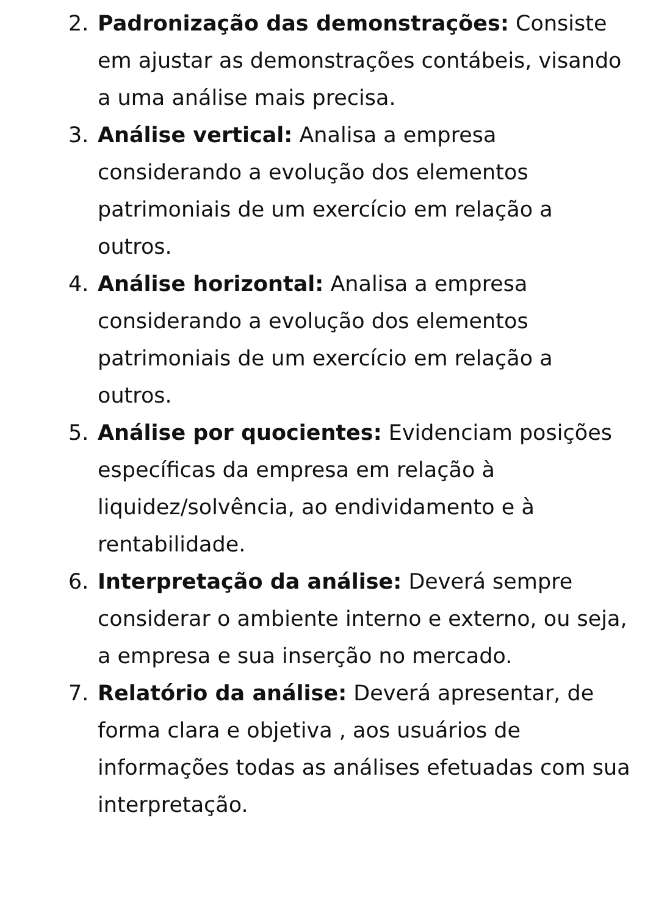2. Padronização das demonstrações: Consiste em ajustar as demonstrações contábeis, visando a uma análise mais precisa.
3. Análise vertical: Analisa a empresa considerando a evolução dos elementos patrimoniais de um exercício em relação a outros.
4. Análise horizontal: Analisa a empresa considerando a evolução dos elementos patrimoniais de um exercício em relação a outros.
5. Análise por quocientes: Evidenciam posições específicas da empresa em relação à liquidez/solvência, ao endividamento e à rentabilidade.
6. Interpretação da análise: Deverá sempre considerar o ambiente interno e externo, ou seja, a empresa e sua inserção no mercado.
7. Relatório da análise: Deverá apresentar, de forma clara e objetiva , aos usuários de informações todas as análises efetuadas com sua interpretação.